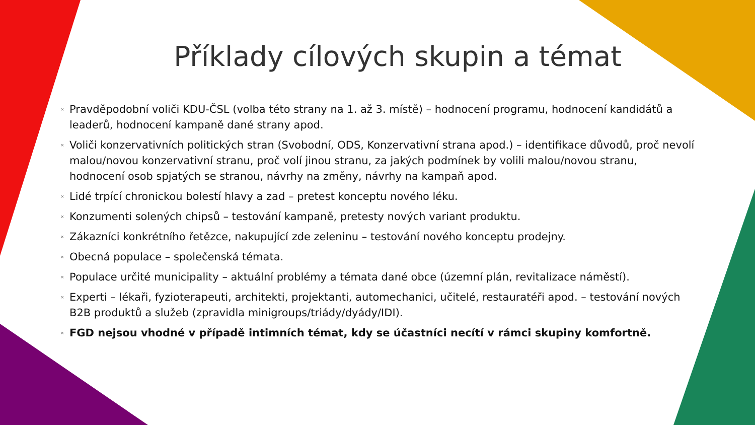Příklady cílových skupin a témat
× Pravděpodobní voliči KDU-ČSL (volba této strany na 1. až 3. místě) – hodnocení programu, hodnocení kandidátů a leaderů, hodnocení kampaně dané strany apod.
× Voliči konzervativních politických stran (Svobodní, ODS, Konzervativní strana apod.) – identifikace důvodů, proč nevolí malou/novou konzervativní stranu, proč volí jinou stranu, za jakých podmínek by volili malou/novou stranu, hodnocení osob spjatých se stranou, návrhy na změny, návrhy na kampaň apod.
× Lidé trpící chronickou bolestí hlavy a zad – pretest konceptu nového léku.
× Konzumenti solených chipsů – testování kampaně, pretesty nových variant produktu.
× Zákazníci konkrétního řetězce, nakupující zde zeleninu – testování nového konceptu prodejny.
× Obecná populace – společenská témata.
× Populace určité municipality – aktuální problémy a témata dané obce (územní plán, revitalizace náměstí).
× Experti – lékaři, fyzioterapeuti, architekti, projektanti, automechanici, učitelé, restauratéři apod. – testování nových B2B produktů a služeb (zpravidla minigroups/triády/dyády/IDI).
× FGD nejsou vhodné v případě intimních témat, kdy se účastníci necítí v rámci skupiny komfortně.